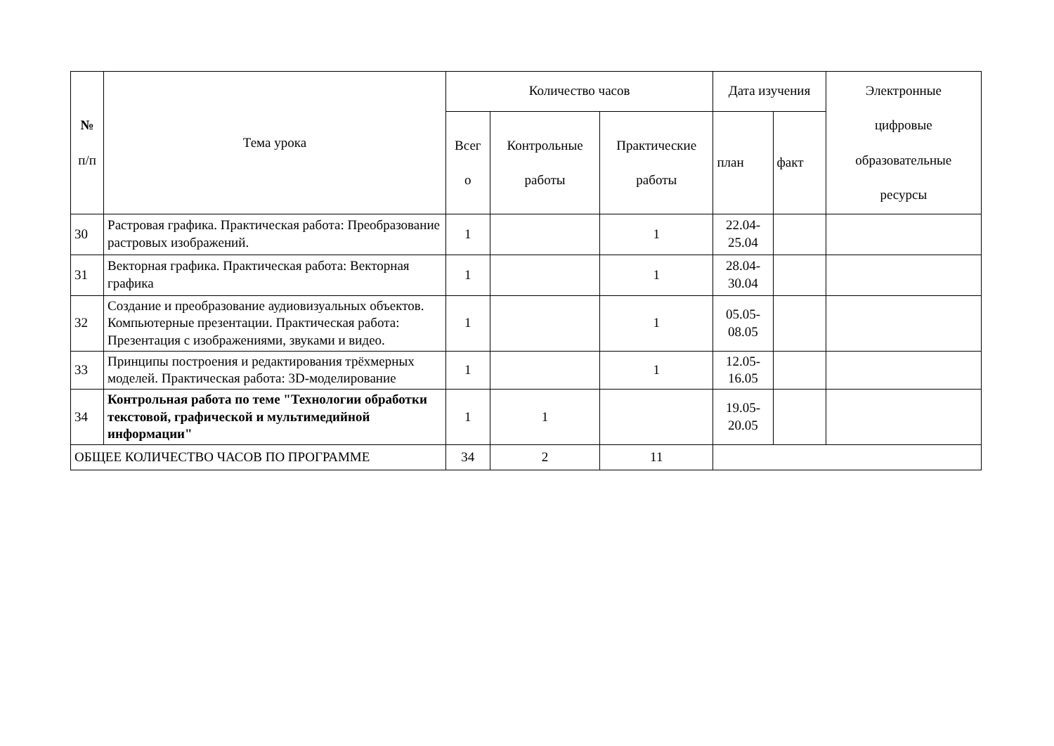| № п/п | Тема урока | Количество часов | | | Дата изучения | | Электронные цифровые образовательные ресурсы |
| --- | --- | --- | --- | --- | --- | --- | --- |
| | | Всег о | Контрольные работы | Практические работы | план | факт | |
| 30 | Растровая графика. Практическая работа: Преобразование растровых изображений. | 1 | | 1 | 22.04- 25.04 | | |
| 31 | Векторная графика. Практическая работа: Векторная графика | 1 | | 1 | 28.04- 30.04 | | |
| 32 | Создание и преобразование аудиовизуальных объектов. Компьютерные презентации. Практическая работа: Презентация с изображениями, звуками и видео. | 1 | | 1 | 05.05- 08.05 | | |
| 33 | Принципы построения и редактирования трёхмерных моделей. Практическая работа: 3D-моделирование | 1 | | 1 | 12.05- 16.05 | | |
| 34 | Контрольная работа по теме "Технологии обработки текстовой, графической и мультимедийной информации" | 1 | 1 | | 19.05- 20.05 | | |
| ОБЩЕЕ КОЛИЧЕСТВО ЧАСОВ ПО ПРОГРАММЕ | | 34 | 2 | 11 | | | |